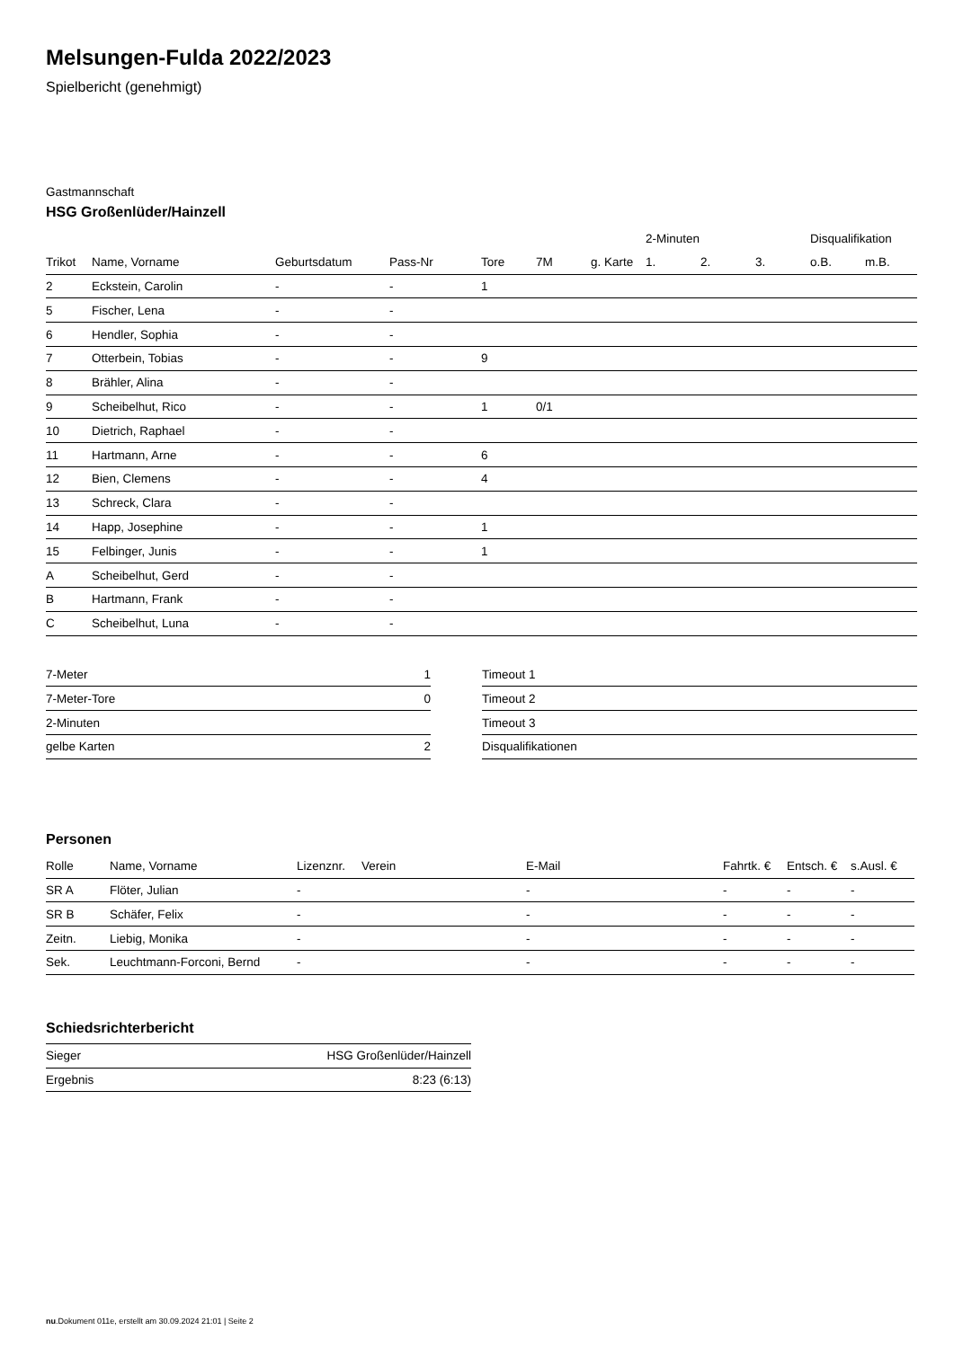Melsungen-Fulda 2022/2023
Spielbericht (genehmigt)
Gastmannschaft
HSG Großenlüder/Hainzell
| | | | | | | | 2-Minuten | | | Disqualifikation | |
| --- | --- | --- | --- | --- | --- | --- | --- | --- | --- | --- | --- |
| Trikot | Name, Vorname | Geburtsdatum | Pass-Nr | Tore | 7M | g. Karte | 1. | 2. | 3. | o.B. | m.B. |
| 2 | Eckstein, Carolin | - | - | 1 | | | | | | | |
| 5 | Fischer, Lena | - | - | | | | | | | | |
| 6 | Hendler, Sophia | - | - | | | | | | | | |
| 7 | Otterbein, Tobias | - | - | 9 | | | | | | | |
| 8 | Brähler, Alina | - | - | | | | | | | | |
| 9 | Scheibelhut, Rico | - | - | 1 | 0/1 | | | | | | |
| 10 | Dietrich, Raphael | - | - | | | | | | | | |
| 11 | Hartmann, Arne | - | - | 6 | | | | | | | |
| 12 | Bien, Clemens | - | - | 4 | | | | | | | |
| 13 | Schreck, Clara | - | - | | | | | | | | |
| 14 | Happ, Josephine | - | - | 1 | | | | | | | |
| 15 | Felbinger, Junis | - | - | 1 | | | | | | | |
| A | Scheibelhut, Gerd | - | - | | | | | | | | |
| B | Hartmann, Frank | - | - | | | | | | | | |
| C | Scheibelhut, Luna | - | - | | | | | | | | |
| 7-Meter | 1 |
| 7-Meter-Tore | 0 |
| 2-Minuten | |
| gelbe Karten | 2 |
| Timeout 1 |
| Timeout 2 |
| Timeout 3 |
| Disqualifikationen |
Personen
| Rolle | Name, Vorname | Lizenznr. | Verein | E-Mail | Fahrtk. € | Entsch. € | s.Ausl. € |
| --- | --- | --- | --- | --- | --- | --- | --- |
| SR A | Flöter, Julian | - | | - | - | - | - |
| SR B | Schäfer, Felix | - | | - | - | - | - |
| Zeitn. | Liebig, Monika | - | | - | - | - | - |
| Sek. | Leuchtmann-Forconi, Bernd | - | | - | - | - | - |
Schiedsrichterbericht
| Sieger | HSG Großenlüder/Hainzell |
| Ergebnis | 8:23 (6:13) |
nu.Dokument 011e, erstellt am 30.09.2024 21:01 | Seite 2